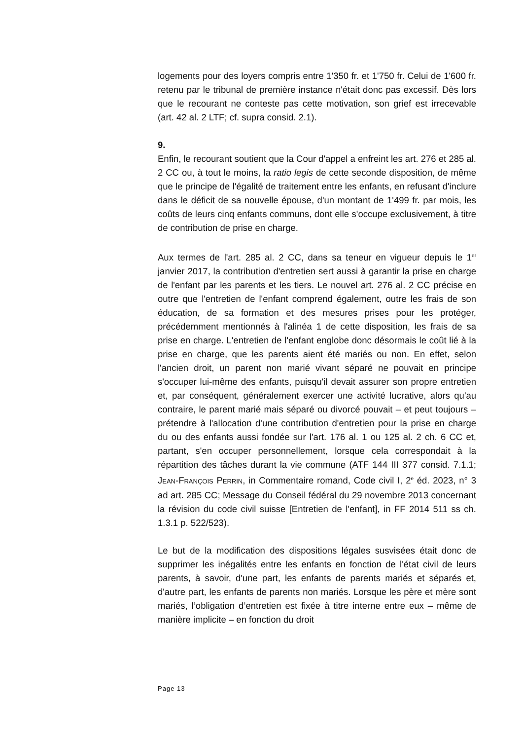logements pour des loyers compris entre 1'350 fr. et 1'750 fr. Celui de 1'600 fr. retenu par le tribunal de première instance n'était donc pas excessif. Dès lors que le recourant ne conteste pas cette motivation, son grief est irrecevable (art. 42 al. 2 LTF; cf. supra consid. 2.1).
9.
Enfin, le recourant soutient que la Cour d'appel a enfreint les art. 276 et 285 al. 2 CC ou, à tout le moins, la ratio legis de cette seconde disposition, de même que le principe de l'égalité de traitement entre les enfants, en refusant d'inclure dans le déficit de sa nouvelle épouse, d'un montant de 1'499 fr. par mois, les coûts de leurs cinq enfants communs, dont elle s'occupe exclusivement, à titre de contribution de prise en charge.
Aux termes de l'art. 285 al. 2 CC, dans sa teneur en vigueur depuis le 1<sup>er</sup> janvier 2017, la contribution d'entretien sert aussi à garantir la prise en charge de l'enfant par les parents et les tiers. Le nouvel art. 276 al. 2 CC précise en outre que l'entretien de l'enfant comprend également, outre les frais de son éducation, de sa formation et des mesures prises pour les protéger, précédemment mentionnés à l'alinéa 1 de cette disposition, les frais de sa prise en charge. L'entretien de l'enfant englobe donc désormais le coût lié à la prise en charge, que les parents aient été mariés ou non. En effet, selon l'ancien droit, un parent non marié vivant séparé ne pouvait en principe s'occuper lui-même des enfants, puisqu'il devait assurer son propre entretien et, par conséquent, généralement exercer une activité lucrative, alors qu'au contraire, le parent marié mais séparé ou divorcé pouvait – et peut toujours – prétendre à l'allocation d'une contribution d'entretien pour la prise en charge du ou des enfants aussi fondée sur l'art. 176 al. 1 ou 125 al. 2 ch. 6 CC et, partant, s'en occuper personnellement, lorsque cela correspondait à la répartition des tâches durant la vie commune (ATF 144 III 377 consid. 7.1.1; JEAN-FRANÇOIS PERRIN, in Commentaire romand, Code civil I, 2<sup>e</sup> éd. 2023, n° 3 ad art. 285 CC; Message du Conseil fédéral du 29 novembre 2013 concernant la révision du code civil suisse [Entretien de l'enfant], in FF 2014 511 ss ch. 1.3.1 p. 522/523).
Le but de la modification des dispositions légales susvisées était donc de supprimer les inégalités entre les enfants en fonction de l'état civil de leurs parents, à savoir, d'une part, les enfants de parents mariés et séparés et, d'autre part, les enfants de parents non mariés. Lorsque les père et mère sont mariés, l’obligation d’entretien est fixée à titre interne entre eux – même de manière implicite – en fonction du droit
Page 13